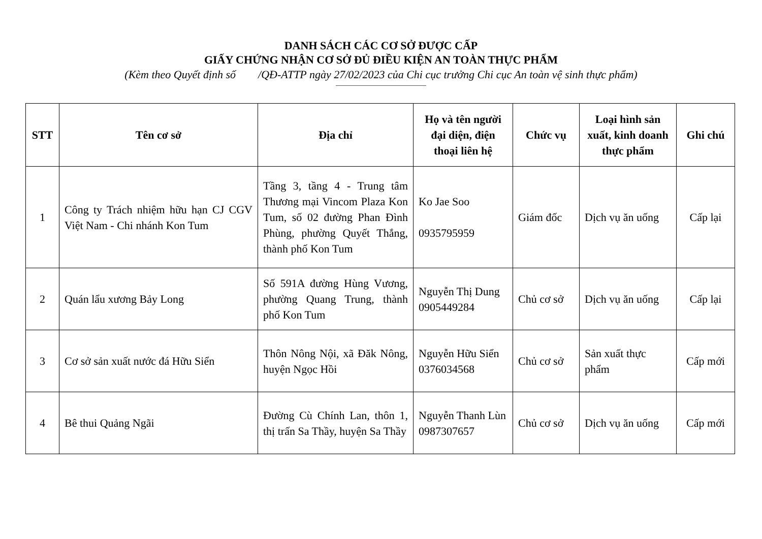DANH SÁCH CÁC CƠ SỞ ĐƯỢC CẤP
GIẤY CHỨNG NHẬN CƠ SỞ ĐỦ ĐIỀU KIỆN AN TOÀN THỰC PHẨM
(Kèm theo Quyết định số /QĐ-ATTP ngày 27/02/2023 của Chi cục trưởng Chi cục An toàn vệ sinh thực phẩm)
| STT | Tên cơ sở | Địa chỉ | Họ và tên người đại diện, điện thoại liên hệ | Chức vụ | Loại hình sản xuất, kinh doanh thực phẩm | Ghi chú |
| --- | --- | --- | --- | --- | --- | --- |
| 1 | Công ty Trách nhiệm hữu hạn CJ CGV Việt Nam - Chi nhánh Kon Tum | Tầng 3, tầng 4 - Trung tâm Thương mại Vincom Plaza Kon Tum, số 02 đường Phan Đình Phùng, phường Quyết Thắng, thành phố Kon Tum | Ko Jae Soo 0935795959 | Giám đốc | Dịch vụ ăn uống | Cấp lại |
| 2 | Quán lẩu xương Bảy Long | Số 591A đường Hùng Vương, phường Quang Trung, thành phố Kon Tum | Nguyễn Thị Dung 0905449284 | Chủ cơ sở | Dịch vụ ăn uống | Cấp lại |
| 3 | Cơ sở sản xuất nước đá Hữu Siển | Thôn Nông Nội, xã Đăk Nông, huyện Ngọc Hồi | Nguyễn Hữu Siển 0376034568 | Chủ cơ sở | Sản xuất thực phẩm | Cấp mới |
| 4 | Bê thui Quảng Ngãi | Đường Cù Chính Lan, thôn 1, thị trấn Sa Thầy, huyện Sa Thầy | Nguyễn Thanh Lùn 0987307657 | Chủ cơ sở | Dịch vụ ăn uống | Cấp mới |